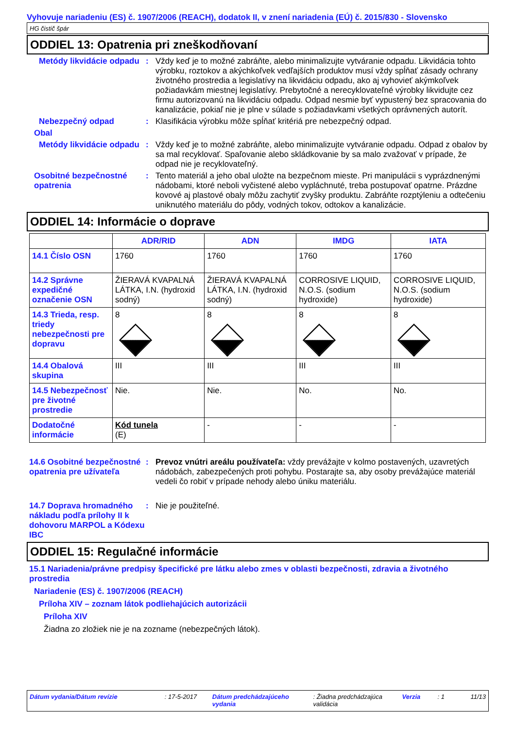Vyhovuje nariadeniu (ES) č. 1907/2006 (REACH), dodatok II, v znení nariadenia (EÚ) č. 2015/830 - Slovensko
HG čistič špár
ODDIEL 13: Opatrenia pri zneškodňovaní
Metódy likvidácie odpadu : Vždy keď je to možné zabráňte, alebo minimalizujte vytváranie odpadu. Likvidácia tohto výrobku, roztokov a akýchkoľvek vedľajších produktov musí vždy spĺňať zásady ochrany životného prostredia a legislatívy na likvidáciu odpadu, ako aj vyhovieť akýmkoľvek požiadavkám miestnej legislatívy. Prebytočné a nerecyklovateľné výrobky likvidujte cez firmu autorizovanú na likvidáciu odpadu. Odpad nesmie byť vypustený bez spracovania do kanalizácie, pokiaľ nie je plne v súlade s požiadavkami všetkých oprávnených autorít.
Nebezpečný odpad : Klasifikácia výrobku môže spĺňať kritériá pre nebezpečný odpad.
Obal
Metódy likvidácie odpadu : Vždy keď je to možné zabráňte, alebo minimalizujte vytváranie odpadu. Odpad z obalov by sa mal recyklovať. Spaľovanie alebo skládkovanie by sa malo zvažovať v prípade, že odpad nie je recyklovateľný.
Osobitné bezpečnostné opatrenia
: Tento materiál a jeho obal uložte na bezpečnom mieste. Pri manipulácii s vyprázdnenými nádobami, ktoré neboli vyčistené alebo vypláchnuté, treba postupovať opatrne. Prázdne kovové aj plastové obaly môžu zachytiť zvyšky produktu. Zabráňte rozptýleniu a odtečeniu uniknutého materiálu do pôdy, vodných tokov, odtokov a kanalizácie.
ODDIEL 14: Informácie o doprave
| | ADR/RID | ADN | IMDG | IATA |
| --- | --- | --- | --- | --- |
| 14.1 Číslo OSN | 1760 | 1760 | 1760 | 1760 |
| 14.2 Správne expedičné označenie OSN | ŽIERAVÁ KVAPALNÁ LÁTKA, I.N. (hydroxid sodný) | ŽIERAVÁ KVAPALNÁ LÁTKA, I.N. (hydroxid sodný) | CORROSIVE LIQUID, N.O.S. (sodium hydroxide) | CORROSIVE LIQUID, N.O.S. (sodium hydroxide) |
| 14.3 Trieda, resp. triedy nebezpečnosti pre dopravu | 8 | 8 | 8 | 8 |
| 14.4 Obalová skupina | III | III | III | III |
| 14.5 Nebezpečnosť pre životné prostredie | Nie. | Nie. | No. | No. |
| Dodatočné informácie | Kód tunela (E) | - | - | - |
14.6 Osobitné bezpečnostné opatrenia pre užívateľa
: Prevoz vnútri areálu používateľa: vždy prevážajte v kolmo postavených, uzavretých nádobách, zabezpečených proti pohybu. Postarajte sa, aby osoby prevážajúce materiál vedeli čo robiť v prípade nehody alebo úniku materiálu.
14.7 Doprava hromadného nákladu podľa prílohy II k dohovoru MARPOL a Kódexu IBC
: Nie je použiteľné.
ODDIEL 15: Regulačné informácie
15.1 Nariadenia/právne predpisy špecifické pre látku alebo zmes v oblasti bezpečnosti, zdravia a životného prostredia
Nariadenie (ES) č. 1907/2006 (REACH)
Príloha XIV – zoznam látok podliehajúcich autorizácii
Príloha XIV
Žiadna zo zložiek nie je na zozname (nebezpečných látok).
Dátum vydania/Dátum revízie: 17-5-2017 Dátum predchádzajúceho vydania: Žiadna predchádzajúca validácia Verzia: 1 11/13